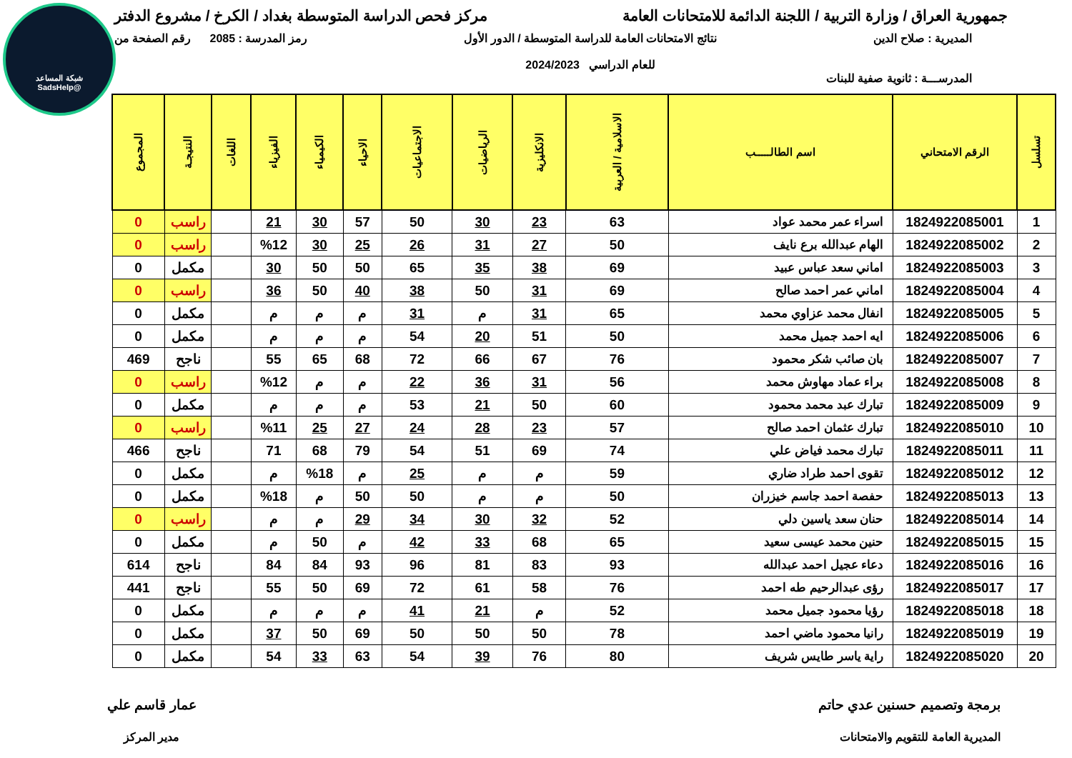شبكة المساعد
@SadsHelp
جمهورية العراق / وزارة التربية / اللجنة الدائمة للامتحانات العامة
مركز فحص الدراسة المتوسطة بغداد / الكرخ / مشروع الدفتر
المديرية : صلاح الدين نتائج الامتحانات العامة للدراسة المتوسطة / الدور الأول
للعام الدراسي 2024/2023
رمز المدرسة : 2085 رقم الصفحة من
المدرســـة : ثانوية صفية للبنات
| تسلسل | الرقم الامتحاني | اسم الطالـــــب | الاسلامية / العربية | الانكليزية | الرياضيات | الاجتماعيات | الاحياء | الكيمياء | الفيزياء | اللغات | النتيجـة | المجموع |
| --- | --- | --- | --- | --- | --- | --- | --- | --- | --- | --- | --- | --- |
| 1 | 1824922085001 | اسراء عمر محمد عواد | 63 | 23 | 30 | 50 | 57 | 30 | 21 | | راسب | 0 |
| 2 | 1824922085002 | الهام عبدالله برع نايف | 50 | 27 | 31 | 26 | 25 | 30 | %12 | | راسب | 0 |
| 3 | 1824922085003 | اماني سعد عباس عبيد | 69 | 38 | 35 | 65 | 50 | 50 | 30 | | مكمل | 0 |
| 4 | 1824922085004 | اماني عمر احمد صالح | 69 | 31 | 50 | 38 | 40 | 50 | 36 | | راسب | 0 |
| 5 | 1824922085005 | انفال محمد عزاوي محمد | 65 | 31 | م | 31 | م | م | م | | مكمل | 0 |
| 6 | 1824922085006 | ايه احمد جميل محمد | 50 | 51 | 20 | 54 | م | م | م | | مكمل | 0 |
| 7 | 1824922085007 | بان صائب شكر محمود | 76 | 67 | 66 | 72 | 68 | 65 | 55 | | ناجح | 469 |
| 8 | 1824922085008 | براء عماد مهاوش محمد | 56 | 31 | 36 | 22 | م | م | %12 | | راسب | 0 |
| 9 | 1824922085009 | تبارك عبد محمد محمود | 60 | 50 | 21 | 53 | م | م | م | | مكمل | 0 |
| 10 | 1824922085010 | تبارك عثمان احمد صالح | 57 | 23 | 28 | 24 | 27 | 25 | %11 | | راسب | 0 |
| 11 | 1824922085011 | تبارك محمد فياض علي | 74 | 69 | 51 | 54 | 79 | 68 | 71 | | ناجح | 466 |
| 12 | 1824922085012 | تقوى احمد طراد ضاري | 59 | م | م | 25 | م | %18 | م | | مكمل | 0 |
| 13 | 1824922085013 | حفصة احمد جاسم خيزران | 50 | م | م | 50 | 50 | م | %18 | | مكمل | 0 |
| 14 | 1824922085014 | حنان سعد ياسين دلي | 52 | 32 | 30 | 34 | 29 | م | م | | راسب | 0 |
| 15 | 1824922085015 | حنين محمد عيسى سعيد | 65 | 68 | 33 | 42 | م | 50 | م | | مكمل | 0 |
| 16 | 1824922085016 | دعاء عجيل احمد عبدالله | 93 | 83 | 81 | 96 | 93 | 84 | 84 | | ناجح | 614 |
| 17 | 1824922085017 | رؤى عبدالرحيم طه احمد | 76 | 58 | 61 | 72 | 69 | 50 | 55 | | ناجح | 441 |
| 18 | 1824922085018 | رؤيا محمود جميل محمد | 52 | م | 21 | 41 | م | م | م | | مكمل | 0 |
| 19 | 1824922085019 | رانيا محمود ماضي احمد | 78 | 50 | 50 | 50 | 69 | 50 | 37 | | مكمل | 0 |
| 20 | 1824922085020 | راية ياسر طايس شريف | 80 | 76 | 39 | 54 | 63 | 33 | 54 | | مكمل | 0 |
برمجة وتصميم حسنين عدي حاتم
المديرية العامة للتقويم والامتحانات
عمار قاسم علي
مدير المركز